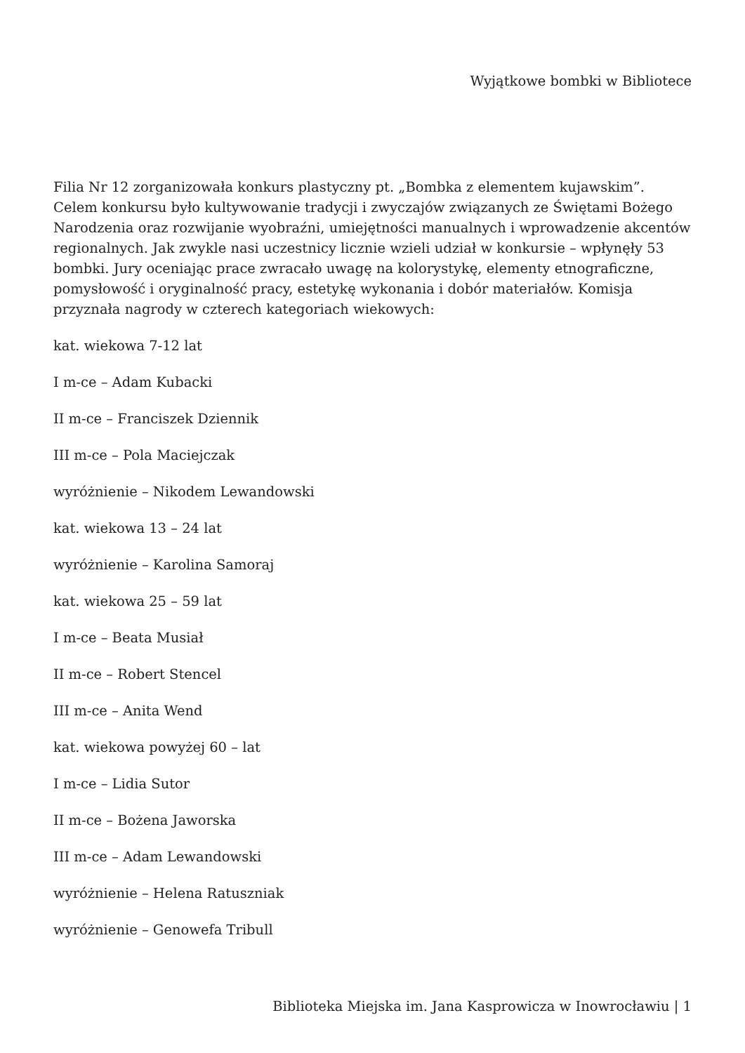Wyjątkowe bombki w Bibliotece
Filia Nr 12 zorganizowała konkurs plastyczny pt. „Bombka z elementem kujawskim”. Celem konkursu było kultywowanie tradycji i zwyczajów związanych ze Świętami Bożego Narodzenia oraz rozwijanie wyobraźni, umiejętności manualnych i wprowadzenie akcentów regionalnych. Jak zwykle nasi uczestnicy licznie wzieli udział w konkursie – wpłynęły 53 bombki. Jury oceniając prace zwracało uwagę na kolorystykę, elementy etnograficzne, pomysłowość i oryginalność pracy, estetykę wykonania i dobór materiałów. Komisja przyznała nagrody w czterech kategoriach wiekowych:
kat. wiekowa 7-12 lat
I m-ce – Adam Kubacki
II m-ce – Franciszek Dziennik
III m-ce – Pola Maciejczak
wyróżnienie – Nikodem Lewandowski
kat. wiekowa 13 – 24 lat
wyróżnienie – Karolina Samoraj
kat. wiekowa 25 – 59 lat
I m-ce – Beata Musiał
II m-ce – Robert Stencel
III m-ce – Anita Wend
kat. wiekowa powyżej 60 – lat
I m-ce – Lidia Sutor
II m-ce – Bożena Jaworska
III m-ce – Adam Lewandowski
wyróżnienie – Helena Ratuszniak
wyróżnienie – Genowefa Tribull
Biblioteka Miejska im. Jana Kasprowicza w Inowrocławiu | 1